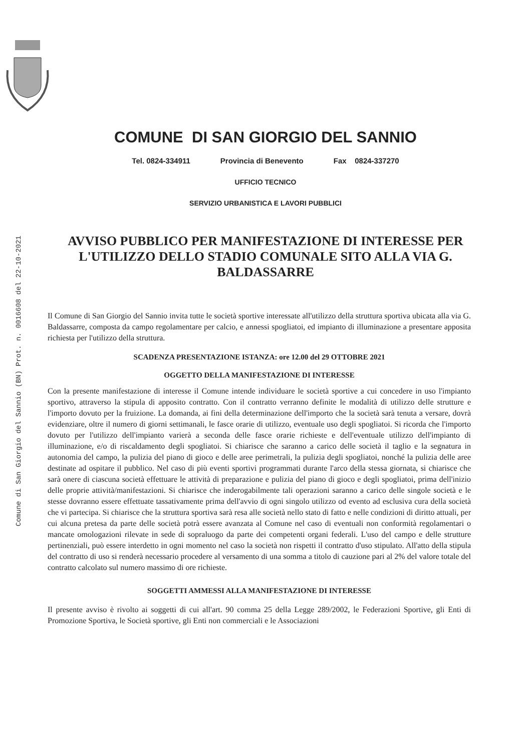Comune di San Giorgio del Sannio (BN) Prot. n. 0016608 del 22-10-2021
COMUNE DI SAN GIORGIO DEL SANNIO
Tel. 0824-334911 Provincia di Benevento Fax 0824-337270
UFFICIO TECNICO
SERVIZIO URBANISTICA E LAVORI PUBBLICI
AVVISO PUBBLICO PER MANIFESTAZIONE DI INTERESSE PER L'UTILIZZO DELLO STADIO COMUNALE SITO ALLA VIA G. BALDASSARRE
Il Comune di San Giorgio del Sannio invita tutte le società sportive interessate all'utilizzo della struttura sportiva ubicata alla via G. Baldassarre, composta da campo regolamentare per calcio, e annessi spogliatoi, ed impianto di illuminazione a presentare apposita richiesta per l'utilizzo della struttura.
SCADENZA PRESENTAZIONE ISTANZA: ore 12.00 del 29 OTTOBRE 2021
OGGETTO DELLA MANIFESTAZIONE DI INTERESSE
Con la presente manifestazione di interesse il Comune intende individuare le società sportive a cui concedere in uso l'impianto sportivo, attraverso la stipula di apposito contratto. Con il contratto verranno definite le modalità di utilizzo delle strutture e l'importo dovuto per la fruizione. La domanda, ai fini della determinazione dell'importo che la società sarà tenuta a versare, dovrà evidenziare, oltre il numero di giorni settimanali, le fasce orarie di utilizzo, eventuale uso degli spogliatoi. Si ricorda che l'importo dovuto per l'utilizzo dell'impianto varierà a seconda delle fasce orarie richieste e dell'eventuale utilizzo dell'impianto di illuminazione, e/o di riscaldamento degli spogliatoi. Si chiarisce che saranno a carico delle società il taglio e la segnatura in autonomia del campo, la pulizia del piano di gioco e delle aree perimetrali, la pulizia degli spogliatoi, nonché la pulizia delle aree destinate ad ospitare il pubblico. Nel caso di più eventi sportivi programmati durante l'arco della stessa giornata, si chiarisce che sarà onere di ciascuna società effettuare le attività di preparazione e pulizia del piano di gioco e degli spogliatoi, prima dell'inizio delle proprie attività/manifestazioni. Si chiarisce che inderogabilmente tali operazioni saranno a carico delle singole società e le stesse dovranno essere effettuate tassativamente prima dell'avvio di ogni singolo utilizzo od evento ad esclusiva cura della società che vi partecipa. Si chiarisce che la struttura sportiva sarà resa alle società nello stato di fatto e nelle condizioni di diritto attuali, per cui alcuna pretesa da parte delle società potrà essere avanzata al Comune nel caso di eventuali non conformità regolamentari o mancate omologazioni rilevate in sede di sopraluogo da parte dei competenti organi federali. L'uso del campo e delle strutture pertinenziali, può essere interdetto in ogni momento nel caso la società non rispetti il contratto d'uso stipulato. All'atto della stipula del contratto di uso si renderà necessario procedere al versamento di una somma a titolo di cauzione pari al 2% del valore totale del contratto calcolato sul numero massimo di ore richieste.
SOGGETTI AMMESSI ALLA MANIFESTAZIONE DI INTERESSE
Il presente avviso è rivolto ai soggetti di cui all'art. 90 comma 25 della Legge 289/2002, le Federazioni Sportive, gli Enti di Promozione Sportiva, le Società sportive, gli Enti non commerciali e le Associazioni